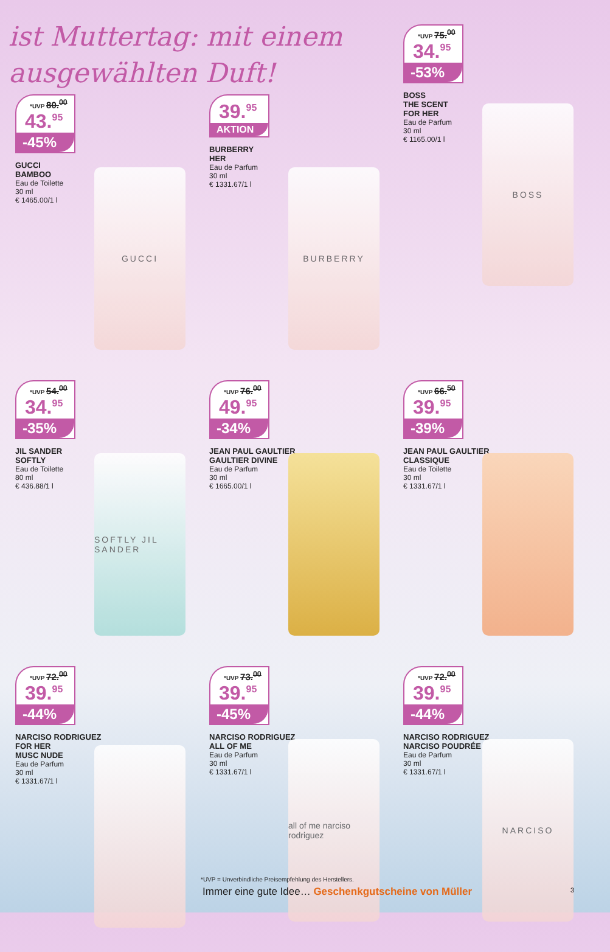ist Muttertag: mit einem ausgewählten Duft!
*UVP 80.<sup>00</sup>
43.<sup>95</sup>
-45%
GUCCI
BAMBOO
Eau de Toilette
30 ml
€ 1465.00/1 l
GUCCI
39.<sup>95</sup>
AKTION
BURBERRY
HER
Eau de Parfum
30 ml
€ 1331.67/1 l
BURBERRY
*UVP 75.<sup>00</sup>
34.<sup>95</sup>
-53%
BOSS
THE SCENT
FOR HER
Eau de Parfum
30 ml
€ 1165.00/1 l
BOSS
*UVP 54.<sup>00</sup>
34.<sup>95</sup>
-35%
JIL SANDER
SOFTLY
Eau de Toilette
80 ml
€ 436.88/1 l
SOFTLY JIL SANDER
*UVP 76.<sup>00</sup>
49.<sup>95</sup>
-34%
JEAN PAUL GAULTIER
GAULTIER DIVINE
Eau de Parfum
30 ml
€ 1665.00/1 l
*UVP 66.<sup>50</sup>
39.<sup>95</sup>
-39%
JEAN PAUL GAULTIER
CLASSIQUE
Eau de Toilette
30 ml
€ 1331.67/1 l
*UVP 72.<sup>00</sup>
39.<sup>95</sup>
-44%
NARCISO RODRIGUEZ
FOR HER
MUSC NUDE
Eau de Parfum
30 ml
€ 1331.67/1 l
*UVP 73.<sup>00</sup>
39.<sup>95</sup>
-45%
NARCISO RODRIGUEZ
ALL OF ME
Eau de Parfum
30 ml
€ 1331.67/1 l
all of me narciso rodriguez
*UVP 72.<sup>00</sup>
39.<sup>95</sup>
-44%
NARCISO RODRIGUEZ
NARCISO POUDRÉE
Eau de Parfum
30 ml
€ 1331.67/1 l
NARCISO
*UVP = Unverbindliche Preisempfehlung des Herstellers.
Immer eine gute Idee… Geschenkgutscheine von Müller
3